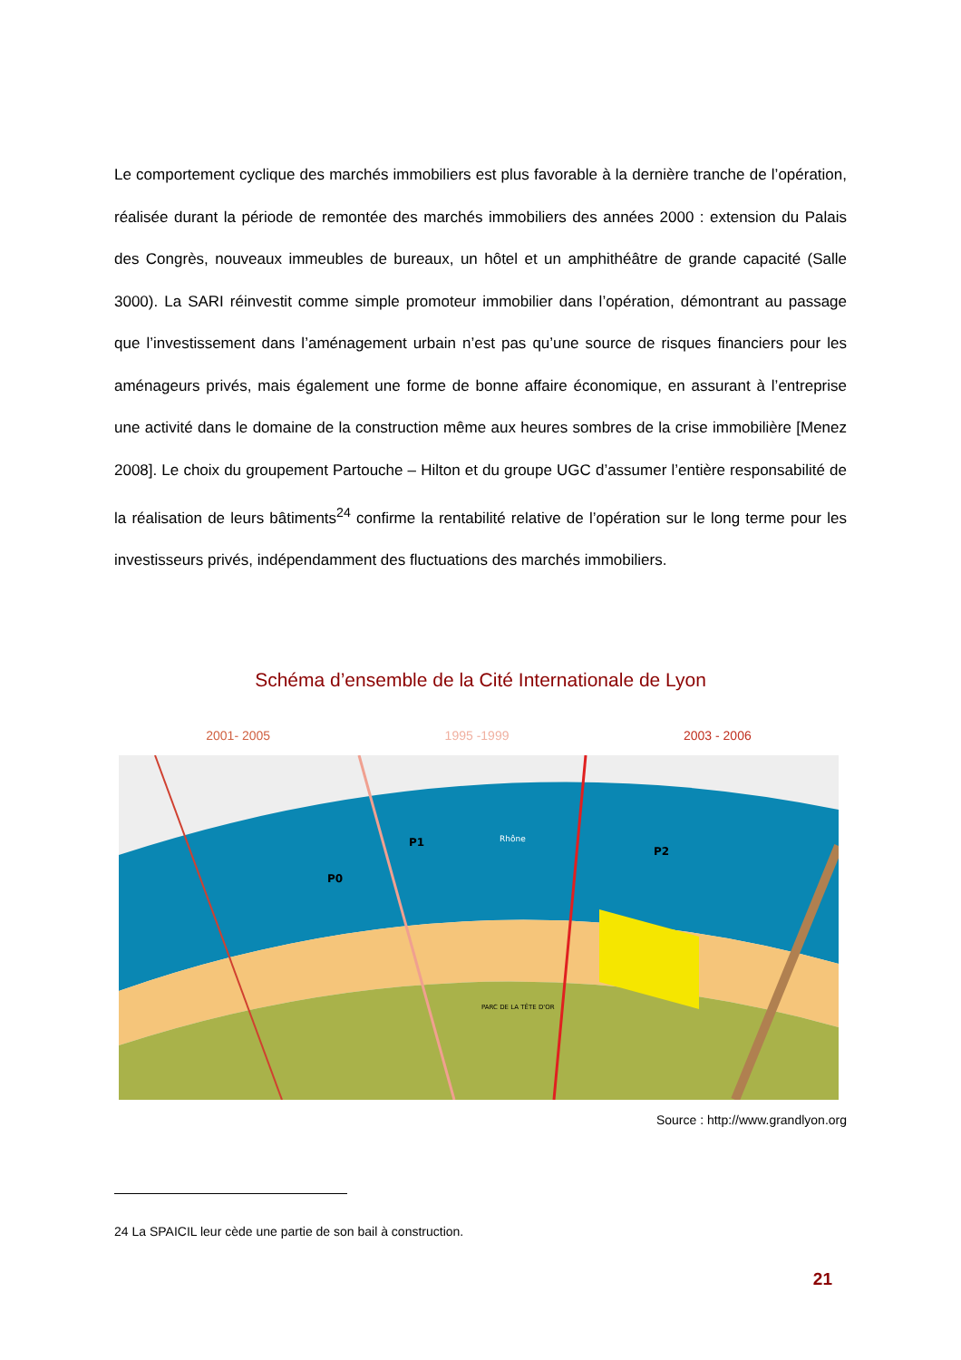Le comportement cyclique des marchés immobiliers est plus favorable à la dernière tranche de l’opération, réalisée durant la période de remontée des marchés immobiliers des années 2000 : extension du Palais des Congrès, nouveaux immeubles de bureaux, un hôtel et un amphithéâtre de grande capacité (Salle 3000). La SARI réinvestit comme simple promoteur immobilier dans l’opération, démontrant au passage que l’investissement dans l’aménagement urbain n’est pas qu’une source de risques financiers pour les aménageurs privés, mais également une forme de bonne affaire économique, en assurant à l’entreprise une activité dans le domaine de la construction même aux heures sombres de la crise immobilière [Menez 2008]. Le choix du groupement Partouche – Hilton et du groupe UGC d’assumer l’entière responsabilité de la réalisation de leurs bâtiments<sup>24</sup> confirme la rentabilité relative de l’opération sur le long terme pour les investisseurs privés, indépendamment des fluctuations des marchés immobiliers.
Schéma d’ensemble de la Cité Internationale de Lyon
2001- 2005 1995 -1999 2003 - 2006
Rhône
PARC DE LA TÊTE D'OR
P0
P1
P2
Source : http://www.grandlyon.org
24 La SPAICIL leur cède une partie de son bail à construction.
21